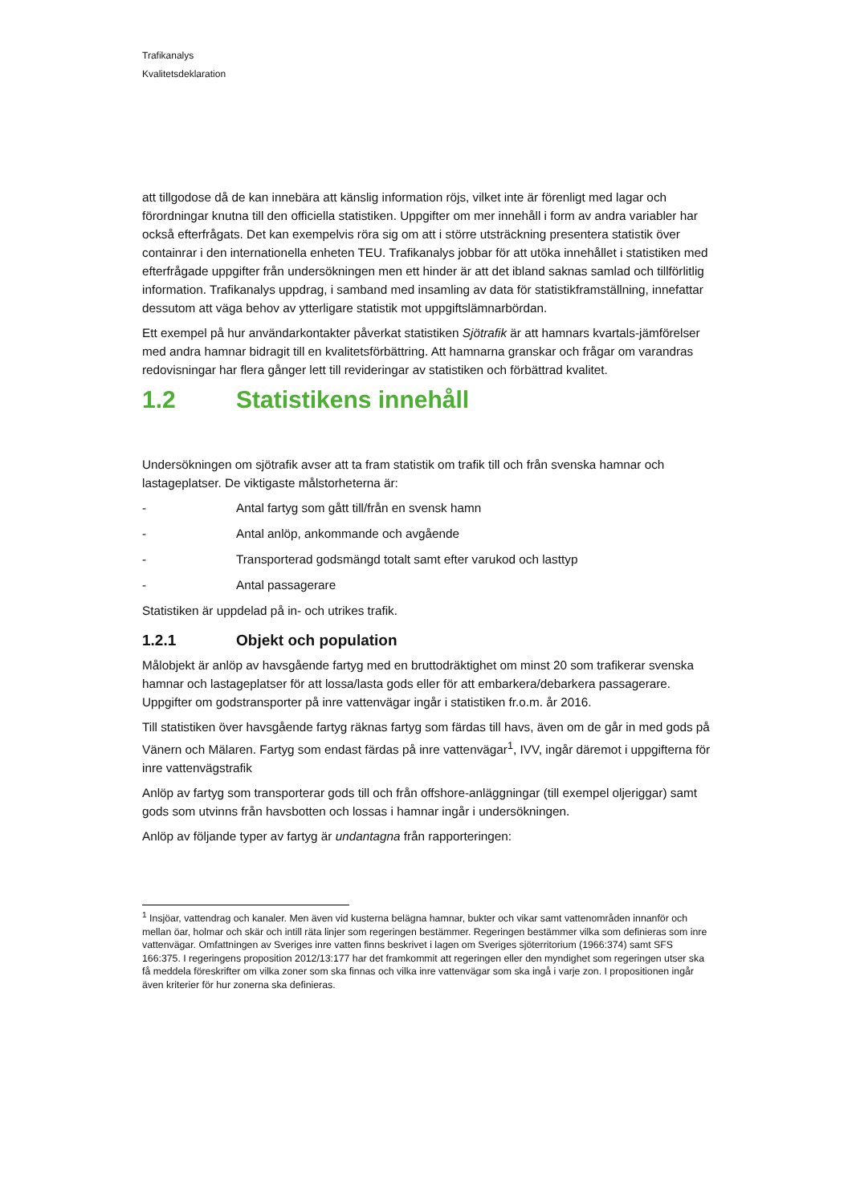Trafikanalys
Kvalitetsdeklaration
att tillgodose då de kan innebära att känslig information röjs, vilket inte är förenligt med lagar och förordningar knutna till den officiella statistiken. Uppgifter om mer innehåll i form av andra variabler har också efterfrågats. Det kan exempelvis röra sig om att i större utsträckning presentera statistik över containrar i den internationella enheten TEU. Trafikanalys jobbar för att utöka innehållet i statistiken med efterfrågade uppgifter från undersökningen men ett hinder är att det ibland saknas samlad och tillförlitlig information. Trafikanalys uppdrag, i samband med insamling av data för statistikframställning, innefattar dessutom att väga behov av ytterligare statistik mot uppgiftslämnarbördan.
Ett exempel på hur användarkontakter påverkat statistiken Sjötrafik är att hamnars kvartals-jämförelser med andra hamnar bidragit till en kvalitetsförbättring. Att hamnarna granskar och frågar om varandras redovisningar har flera gånger lett till revideringar av statistiken och förbättrad kvalitet.
1.2 Statistikens innehåll
Undersökningen om sjötrafik avser att ta fram statistik om trafik till och från svenska hamnar och lastageplatser. De viktigaste målstorheterna är:
- Antal fartyg som gått till/från en svensk hamn
- Antal anlöp, ankommande och avgående
- Transporterad godsmängd totalt samt efter varukod och lasttyp
- Antal passagerare
Statistiken är uppdelad på in- och utrikes trafik.
1.2.1 Objekt och population
Målobjekt är anlöp av havsgående fartyg med en bruttodräktighet om minst 20 som trafikerar svenska hamnar och lastageplatser för att lossa/lasta gods eller för att embarkera/debarkera passagerare. Uppgifter om godstransporter på inre vattenvägar ingår i statistiken fr.o.m. år 2016.
Till statistiken över havsgående fartyg räknas fartyg som färdas till havs, även om de går in med gods på Vänern och Mälaren. Fartyg som endast färdas på inre vattenvägar<sup>1</sup>, IVV, ingår däremot i uppgifterna för inre vattenvägstrafik
Anlöp av fartyg som transporterar gods till och från offshore-anläggningar (till exempel oljeriggar) samt gods som utvinns från havsbotten och lossas i hamnar ingår i undersökningen.
Anlöp av följande typer av fartyg är undantagna från rapporteringen:
<sup>1</sup> Insjöar, vattendrag och kanaler. Men även vid kusterna belägna hamnar, bukter och vikar samt vattenområden innanför och mellan öar, holmar och skär och intill räta linjer som regeringen bestämmer. Regeringen bestämmer vilka som definieras som inre vattenvägar. Omfattningen av Sveriges inre vatten finns beskrivet i lagen om Sveriges sjöterritorium (1966:374) samt SFS 166:375. I regeringens proposition 2012/13:177 har det framkommit att regeringen eller den myndighet som regeringen utser ska få meddela föreskrifter om vilka zoner som ska finnas och vilka inre vattenvägar som ska ingå i varje zon. I propositionen ingår även kriterier för hur zonerna ska definieras.